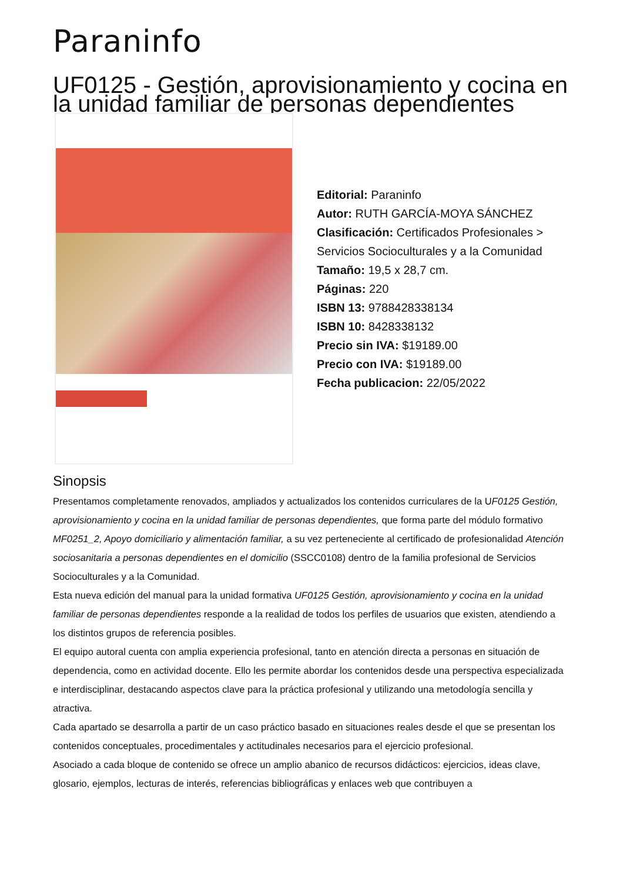Paraninfo
UF0125 - Gestión, aprovisionamiento y cocina en la unidad familiar de personas dependientes
Editorial: Paraninfo
Autor: RUTH GARCÍA-MOYA SÁNCHEZ
Clasificación: Certificados Profesionales > Servicios Socioculturales y a la Comunidad
Tamaño: 19,5 x 28,7 cm.
Páginas: 220
ISBN 13: 9788428338134
ISBN 10: 8428338132
Precio sin IVA: $19189.00
Precio con IVA: $19189.00
Fecha publicacion: 22/05/2022
Sinopsis
Presentamos completamente renovados, ampliados y actualizados los contenidos curriculares de la UF0125 Gestión, aprovisionamiento y cocina en la unidad familiar de personas dependientes, que forma parte del módulo formativo MF0251_2, Apoyo domiciliario y alimentación familiar, a su vez perteneciente al certificado de profesionalidad Atención sociosanitaria a personas dependientes en el domicilio (SSCC0108) dentro de la familia profesional de Servicios Socioculturales y a la Comunidad.
Esta nueva edición del manual para la unidad formativa UF0125 Gestión, aprovisionamiento y cocina en la unidad familiar de personas dependientes responde a la realidad de todos los perfiles de usuarios que existen, atendiendo a los distintos grupos de referencia posibles.
El equipo autoral cuenta con amplia experiencia profesional, tanto en atención directa a personas en situación de dependencia, como en actividad docente. Ello les permite abordar los contenidos desde una perspectiva especializada e interdisciplinar, destacando aspectos clave para la práctica profesional y utilizando una metodología sencilla y atractiva.
Cada apartado se desarrolla a partir de un caso práctico basado en situaciones reales desde el que se presentan los contenidos conceptuales, procedimentales y actitudinales necesarios para el ejercicio profesional.
Asociado a cada bloque de contenido se ofrece un amplio abanico de recursos didácticos: ejercicios, ideas clave, glosario, ejemplos, lecturas de interés, referencias bibliográficas y enlaces web que contribuyen a